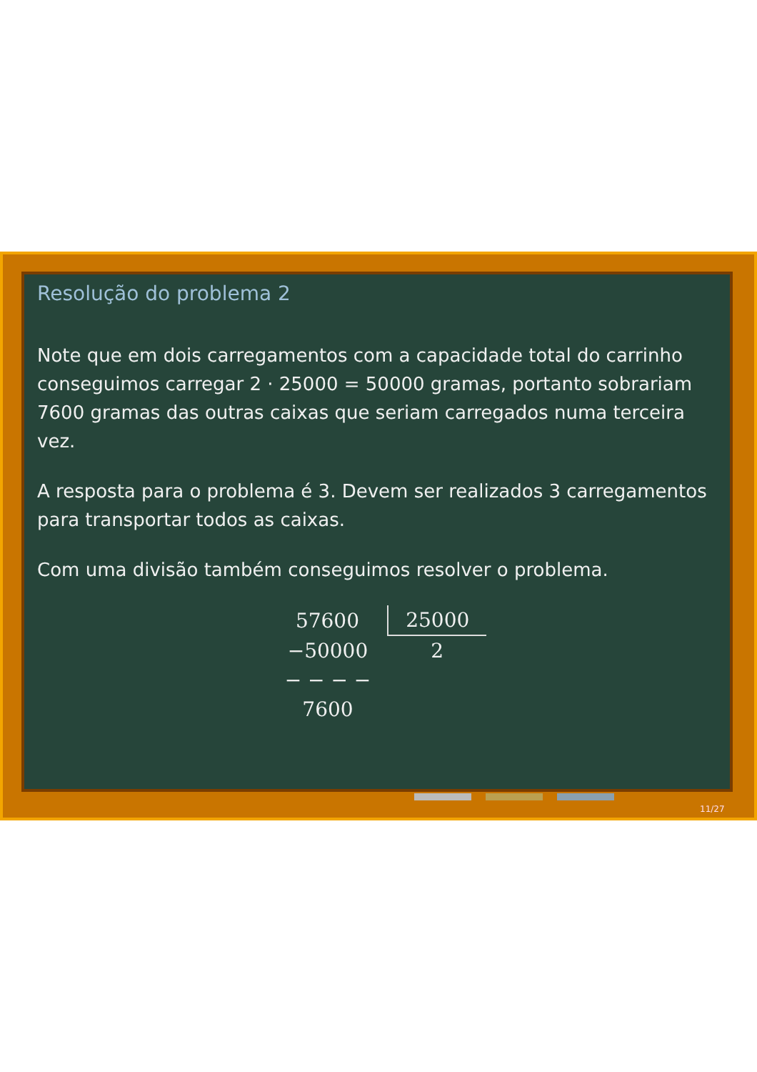Resolução do problema 2
Note que em dois carregamentos com a capacidade total do carrinho conseguimos carregar 2 · 25000 = 50000 gramas, portanto sobrariam 7600 gramas das outras caixas que seriam carregados numa terceira vez.
A resposta para o problema é 3. Devem ser realizados 3 carregamentos para transportar todos as caixas.
Com uma divisão também conseguimos resolver o problema.
| 57600 | 25000 |
| −50000 | 2 |
| − − − − | |
| 7600 | |
11/27